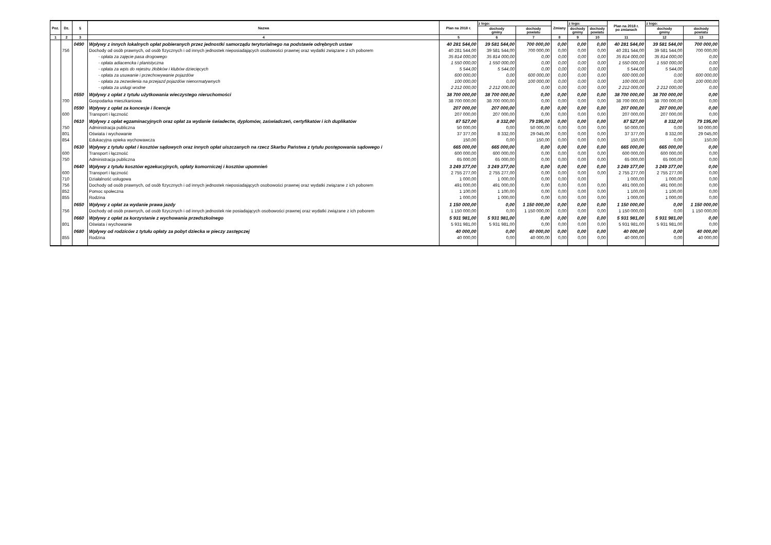| Poz. | Dz. | § | Nazwa | Plan na 2018 r. | z tego: | | Zmiany | z tego: | | Plan na 2018 r. po zmianach | z tego: | |
| --- | --- | --- | --- | --- | --- | --- | --- | --- | --- | --- | --- | --- |
| | | | | | dochody gminy | dochody powiatu | | dochody gminy | dochody powiatu | | dochody gminy | dochody powiatu |
| 1 | 2 | 3 | 4 | 5 | 6 | 7 | 8 | 9 | 10 | 11 | 12 | 13 |
| | | 0490 | Wpływy z innych lokalnych opłat pobieranych przez jednostki samorządu terytorialnego na podstawie odrębnych ustaw | 40 281 544,00 | 39 581 544,00 | 700 000,00 | 0,00 | 0,00 | 0,00 | 40 281 544,00 | 39 581 544,00 | 700 000,00 |
| | 756 | | Dochody od osób prawnych, od osób fizycznych i od innych jednostek nieposiadających osobowości prawnej oraz wydatki związane z ich poborem | 40 281 544,00 | 39 581 544,00 | 700 000,00 | 0,00 | 0,00 | 0,00 | 40 281 544,00 | 39 581 544,00 | 700 000,00 |
| | | | - opłata za zajęcie pasa drogowego | 35 814 000,00 | 35 814 000,00 | 0,00 | 0,00 | 0,00 | 0,00 | 35 814 000,00 | 35 814 000,00 | 0,00 |
| | | | - opłata adiacencka i planistyczna | 1 550 000,00 | 1 550 000,00 | 0,00 | 0,00 | 0,00 | 0,00 | 1 550 000,00 | 1 550 000,00 | 0,00 |
| | | | - opłata za wpis do rejestru żłobków i klubów dziecięcych | 5 544,00 | 5 544,00 | 0,00 | 0,00 | 0,00 | 0,00 | 5 544,00 | 5 544,00 | 0,00 |
| | | | - opłata za usuwanie i przechowywanie pojazdów | 600 000,00 | 0,00 | 600 000,00 | 0,00 | 0,00 | 0,00 | 600 000,00 | 0,00 | 600 000,00 |
| | | | - opłata za zezwolenia na przejazd pojazdów nienormatywnych | 100 000,00 | 0,00 | 100 000,00 | 0,00 | 0,00 | 0,00 | 100 000,00 | 0,00 | 100 000,00 |
| | | | - opłata za usługi wodne | 2 212 000,00 | 2 212 000,00 | 0,00 | 0,00 | 0,00 | 0,00 | 2 212 000,00 | 2 212 000,00 | 0,00 |
| | | 0550 | Wpływy z opłat z tytułu użytkowania wieczystego nieruchomości | 38 700 000,00 | 38 700 000,00 | 0,00 | 0,00 | 0,00 | 0,00 | 38 700 000,00 | 38 700 000,00 | 0,00 |
| | 700 | | Gospodarka mieszkaniowa | 38 700 000,00 | 38 700 000,00 | 0,00 | 0,00 | 0,00 | 0,00 | 38 700 000,00 | 38 700 000,00 | 0,00 |
| | | 0590 | Wpływy z opłat za koncesje i licencje | 207 000,00 | 207 000,00 | 0,00 | 0,00 | 0,00 | 0,00 | 207 000,00 | 207 000,00 | 0,00 |
| | 600 | | Transport i łączność | 207 000,00 | 207 000,00 | 0,00 | 0,00 | 0,00 | 0,00 | 207 000,00 | 207 000,00 | 0,00 |
| | | 0610 | Wpływy z opłat egzaminacyjnych oraz opłat za wydanie świadectw, dyplomów, zaświadczeń, certyfikatów i ich duplikatów | 87 527,00 | 8 332,00 | 79 195,00 | 0,00 | 0,00 | 0,00 | 87 527,00 | 8 332,00 | 79 195,00 |
| | 750 | | Administracja publiczna | 50 000,00 | 0,00 | 50 000,00 | 0,00 | 0,00 | 0,00 | 50 000,00 | 0,00 | 50 000,00 |
| | 801 | | Oświata i wychowanie | 37 377,00 | 8 332,00 | 29 045,00 | 0,00 | 0,00 | 0,00 | 37 377,00 | 8 332,00 | 29 045,00 |
| | 854 | | Edukacyjna opieka wychowawcza | 150,00 | 0,00 | 150,00 | 0,00 | 0,00 | 0,00 | 150,00 | 0,00 | 150,00 |
| | | 0630 | Wpływy z tytułu opłat i kosztów sądowych oraz innych opłat uiszczanych na rzecz Skarbu Państwa z tytułu postępowania sądowego i | 665 000,00 | 665 000,00 | 0,00 | 0,00 | 0,00 | 0,00 | 665 000,00 | 665 000,00 | 0,00 |
| | 600 | | Transport i łączność | 600 000,00 | 600 000,00 | 0,00 | 0,00 | 0,00 | 0,00 | 600 000,00 | 600 000,00 | 0,00 |
| | 750 | | Administracja publiczna | 65 000,00 | 65 000,00 | 0,00 | 0,00 | 0,00 | 0,00 | 65 000,00 | 65 000,00 | 0,00 |
| | | 0640 | Wpływy z tytułu kosztów egzekucyjnych, opłaty komorniczej i kosztów upomnień | 3 249 377,00 | 3 249 377,00 | 0,00 | 0,00 | 0,00 | 0,00 | 3 249 377,00 | 3 249 377,00 | 0,00 |
| | 600 | | Transport i łączność | 2 755 277,00 | 2 755 277,00 | 0,00 | 0,00 | 0,00 | 0,00 | 2 755 277,00 | 2 755 277,00 | 0,00 |
| | 710 | | Działalność usługowa | 1 000,00 | 1 000,00 | 0,00 | 0,00 | 0,00 | | 1 000,00 | 1 000,00 | 0,00 |
| | 756 | | Dochody od osób prawnych, od osób fizycznych i od innych jednostek nieposiadających osobowości prawnej oraz wydatki związane z ich poborem | 491 000,00 | 491 000,00 | 0,00 | 0,00 | 0,00 | 0,00 | 491 000,00 | 491 000,00 | 0,00 |
| | 852 | | Pomoc społeczna | 1 100,00 | 1 100,00 | 0,00 | 0,00 | 0,00 | 0,00 | 1 100,00 | 1 100,00 | 0,00 |
| | 855 | | Rodzina | 1 000,00 | 1 000,00 | 0,00 | 0,00 | 0,00 | 0,00 | 1 000,00 | 1 000,00 | 0,00 |
| | | 0650 | Wpływy z opłat za wydanie prawa jazdy | 1 150 000,00 | 0,00 | 1 150 000,00 | 0,00 | 0,00 | 0,00 | 1 150 000,00 | 0,00 | 1 150 000,00 |
| | 756 | | Dochody od osób prawnych, od osób fizycznych i od innych jednostek nie posiadających osobowości prawnej oraz wydatki związane z ich poborem | 1 150 000,00 | 0,00 | 1 150 000,00 | 0,00 | 0,00 | 0,00 | 1 150 000,00 | 0,00 | 1 150 000,00 |
| | | 0660 | Wpływy z opłat za korzystanie z wychowania przedszkolnego | 5 931 981,00 | 5 931 981,00 | 0,00 | 0,00 | 0,00 | 0,00 | 5 931 981,00 | 5 931 981,00 | 0,00 |
| | 801 | | Oświata i wychowanie | 5 931 981,00 | 5 931 981,00 | 0,00 | 0,00 | 0,00 | 0,00 | 5 931 981,00 | 5 931 981,00 | 0,00 |
| | | 0680 | Wpływy od rodziców z tytułu opłaty za pobyt dziecka w pieczy zastępczej | 40 000,00 | 0,00 | 40 000,00 | 0,00 | 0,00 | 0,00 | 40 000,00 | 0,00 | 40 000,00 |
| | 855 | | Rodzina | 40 000,00 | 0,00 | 40 000,00 | 0,00 | 0,00 | 0,00 | 40 000,00 | 0,00 | 40 000,00 |